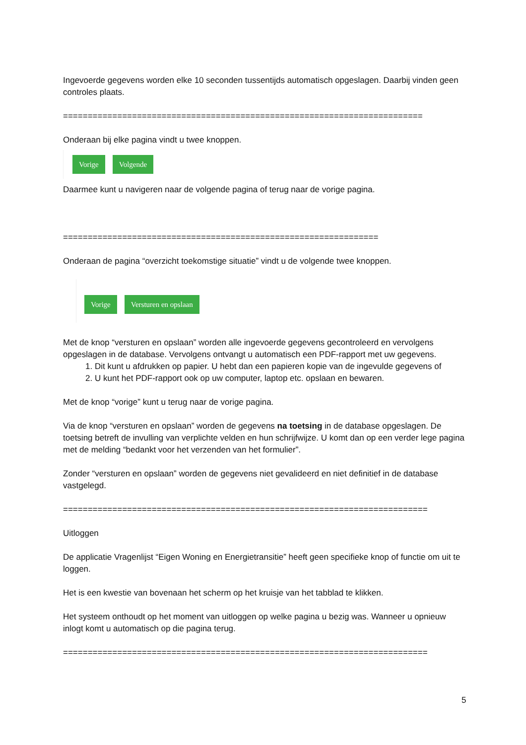Ingevoerde gegevens worden elke 10 seconden tussentijds automatisch opgeslagen. Daarbij vinden geen controles plaats.
=========================================================================
Onderaan bij elke pagina vindt u twee knoppen.
Vorige Volgende
Daarmee kunt u navigeren naar de volgende pagina of terug naar de vorige pagina.
================================================================
Onderaan de pagina “overzicht toekomstige situatie” vindt u de volgende twee knoppen.
Vorige Versturen en opslaan
Met de knop “versturen en opslaan” worden alle ingevoerde gegevens gecontroleerd en vervolgens opgeslagen in de database. Vervolgens ontvangt u automatisch een PDF-rapport met uw gegevens.
1. Dit kunt u afdrukken op papier. U hebt dan een papieren kopie van de ingevulde gegevens of
2. U kunt het PDF-rapport ook op uw computer, laptop etc. opslaan en bewaren.
Met de knop “vorige” kunt u terug naar de vorige pagina.
Via de knop “versturen en opslaan” worden de gegevens na toetsing in de database opgeslagen. De toetsing betreft de invulling van verplichte velden en hun schrijfwijze. U komt dan op een verder lege pagina met de melding “bedankt voor het verzenden van het formulier”.
Zonder “versturen en opslaan” worden de gegevens niet gevalideerd en niet definitief in de database vastgelegd.
==========================================================================
Uitloggen
De applicatie Vragenlijst “Eigen Woning en Energietransitie” heeft geen specifieke knop of functie om uit te loggen.
Het is een kwestie van bovenaan het scherm op het kruisje van het tabblad te klikken.
Het systeem onthoudt op het moment van uitloggen op welke pagina u bezig was. Wanneer u opnieuw inlogt komt u automatisch op die pagina terug.
==========================================================================
5